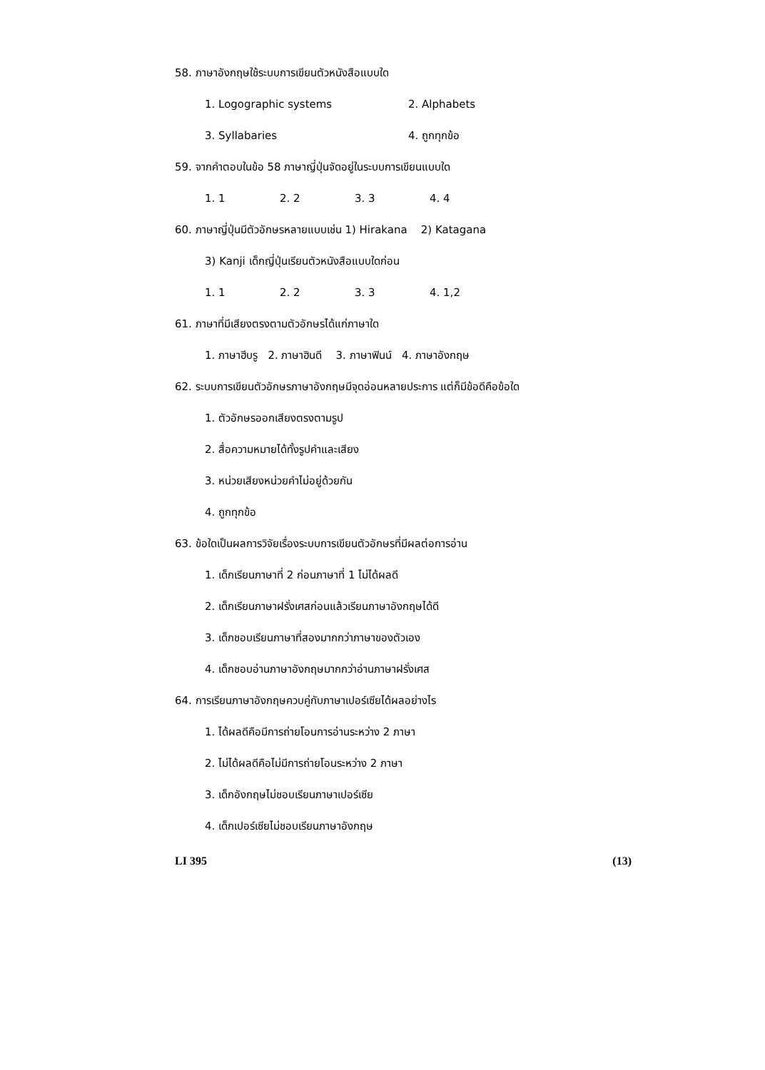58. ภาษาอังกฤษใช้ระบบการเขียนตัวหนังสือแบบใด
1. Logographic systems 2. Alphabets
3. Syllabaries 4. ถูกทุกข้อ
59. จากคำตอบในข้อ 58 ภาษาญี่ปุ่นจัดอยู่ในระบบการเขียนแบบใด
1. 1 2. 2 3. 3 4. 4
60. ภาษาญี่ปุ่นมีตัวอักษรหลายแบบเช่น 1) Hirakana 2) Katagana
3) Kanji เด็กญี่ปุ่นเรียนตัวหนังสือแบบใดก่อน
1. 1 2. 2 3. 3 4. 1,2
61. ภาษาที่มีเสียงตรงตามตัวอักษรได้แก่ภาษาใด
1. ภาษาฮีบรู 2. ภาษาฮินดี 3. ภาษาฟินน์ 4. ภาษาอังกฤษ
62. ระบบการเขียนตัวอักษรภาษาอังกฤษมีจุดอ่อนหลายประการ แต่ก็มีข้อดีคือข้อใด
1. ตัวอักษรออกเสียงตรงตามรูป
2. สื่อความหมายได้ทั้งรูปคำและเสียง
3. หน่วยเสียงหน่วยคำไม่อยู่ด้วยกัน
4. ถูกทุกข้อ
63. ข้อใดเป็นผลการวิจัยเรื่องระบบการเขียนตัวอักษรที่มีผลต่อการอ่าน
1. เด็กเรียนภาษาที่ 2 ก่อนภาษาที่ 1 ไม่ได้ผลดี
2. เด็กเรียนภาษาฝรั่งเศสก่อนแล้วเรียนภาษาอังกฤษได้ดี
3. เด็กชอบเรียนภาษาที่สองมากกว่าภาษาของตัวเอง
4. เด็กชอบอ่านภาษาอังกฤษมากกว่าอ่านภาษาฝรั่งเศส
64. การเรียนภาษาอังกฤษควบคู่กับภาษาเปอร์เซียได้ผลอย่างไร
1. ได้ผลดีคือมีการถ่ายโอนการอ่านระหว่าง 2 ภาษา
2. ไม่ได้ผลดีคือไม่มีการถ่ายโอนระหว่าง 2 ภาษา
3. เด็กอังกฤษไม่ชอบเรียนภาษาเปอร์เซีย
4. เด็กเปอร์เซียไม่ชอบเรียนภาษาอังกฤษ
LI 395 (13)